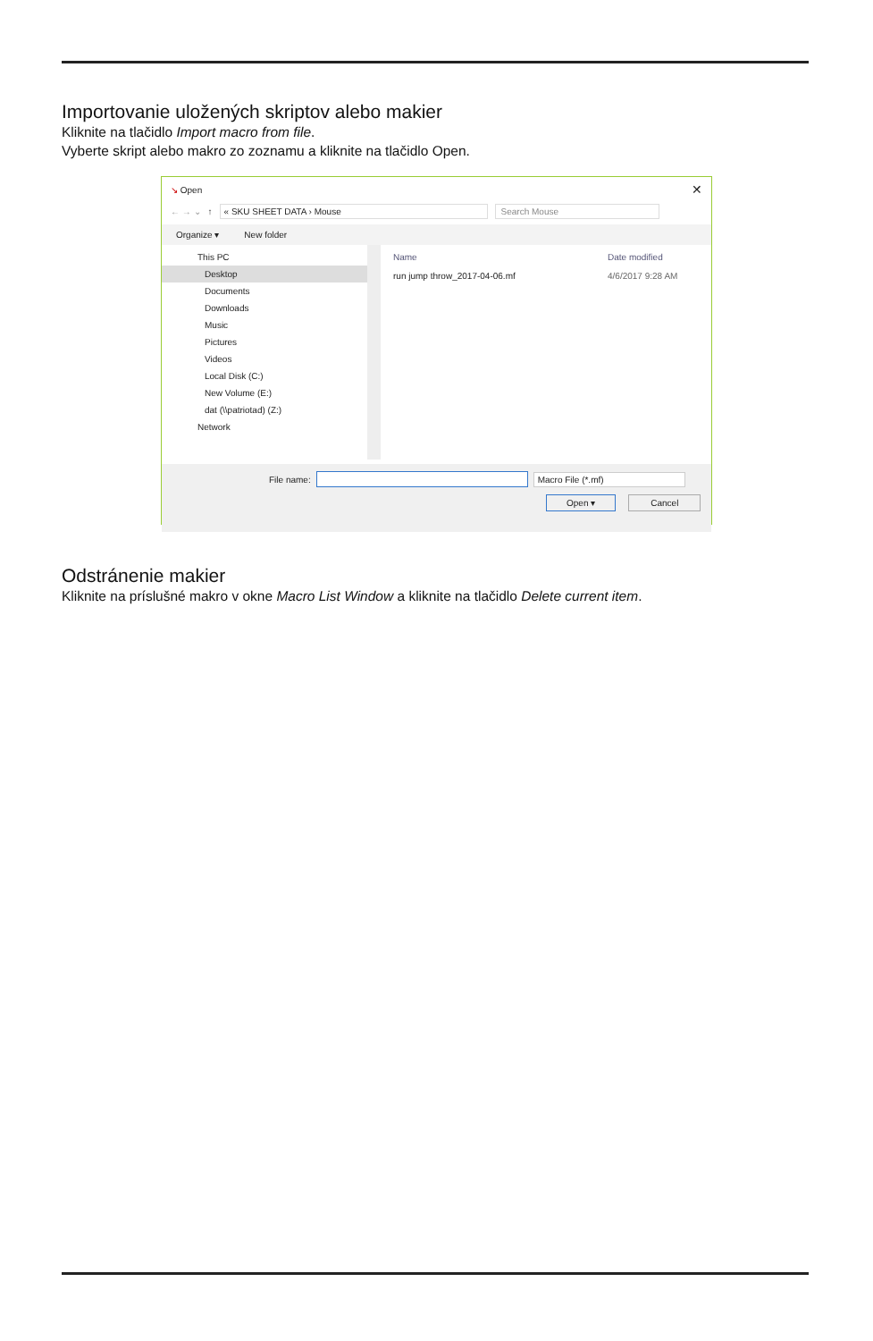Importovanie uložených skriptov alebo makier
Kliknite na tlačidlo Import macro from file.
Vyberte skript alebo makro zo zoznamu a kliknite na tlačidlo Open.
↘ Open ✕
← → ⌄ ↑ « SKU SHEET DATA › Mouse Search Mouse
Organize ▾ New folder
This PC
Desktop
Documents
Downloads
Music
Pictures
Videos
Local Disk (C:)
New Volume (E:)
dat (\\patriotad) (Z:)
Network
Name Date modified
run jump throw_2017-04-06.mf 4/6/2017 9:28 AM
File name: Macro File (*.mf)
Open ▾ Cancel
Odstránenie makier
Kliknite na príslušné makro v okne Macro List Window a kliknite na tlačidlo Delete current item.